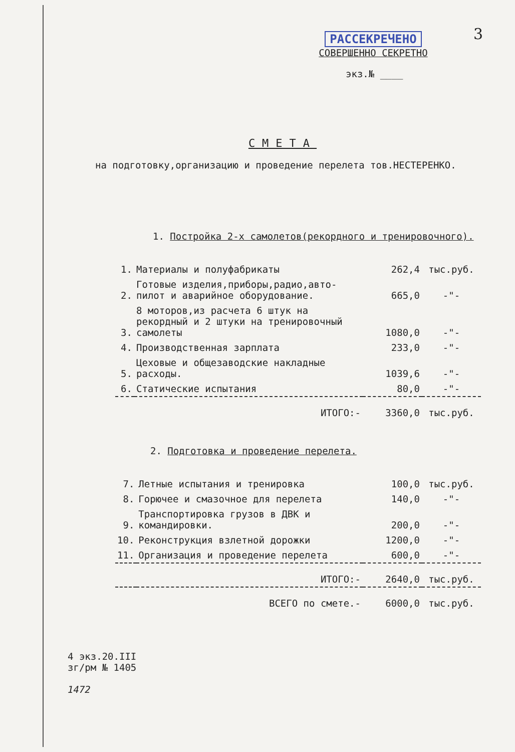3
РАССЕКРЕЧЕНО
СОВЕРШЕННО СЕКРЕТНО
экз.№ ____
СМЕТА
на подготовку,организацию и проведение перелета тов.НЕСТЕРЕНКО.
1. Постройка 2-х самолетов(рекордного и тренировочного).
| 1. | Материалы и полуфабрикаты | 262,4 | тыс.руб. |
| 2. | Готовые изделия,приборы,радио,авто-пилот и аварийное оборудование. | 665,0 | -"- |
| 3. | 8 моторов,из расчета 6 штук на рекордный и 2 штуки на тренировочный самолеты | 1080,0 | -"- |
| 4. | Производственная зарплата | 233,0 | -"- |
| 5. | Цеховые и общезаводские накладные расходы. | 1039,6 | -"- |
| 6. | Статические испытания | 80,0 | -"- |
| | ИТОГО:- | 3360,0 | тыс.руб. |
2. Подготовка и проведение перелета.
| 7. | Летные испытания и тренировка | 100,0 | тыс.руб. |
| 8. | Горючее и смазочное для перелета | 140,0 | -"- |
| 9. | Транспортировка грузов в ДВК и командировки. | 200,0 | -"- |
| 10. | Реконструкция взлетной дорожки | 1200,0 | -"- |
| 11. | Организация и проведение перелета | 600,0 | -"- |
| | ИТОГО:- | 2640,0 | тыс.руб. |
| | ВСЕГО по смете.- | 6000,0 | тыс.руб. |
4 экз.20.III
зг/рм № 1405
1472